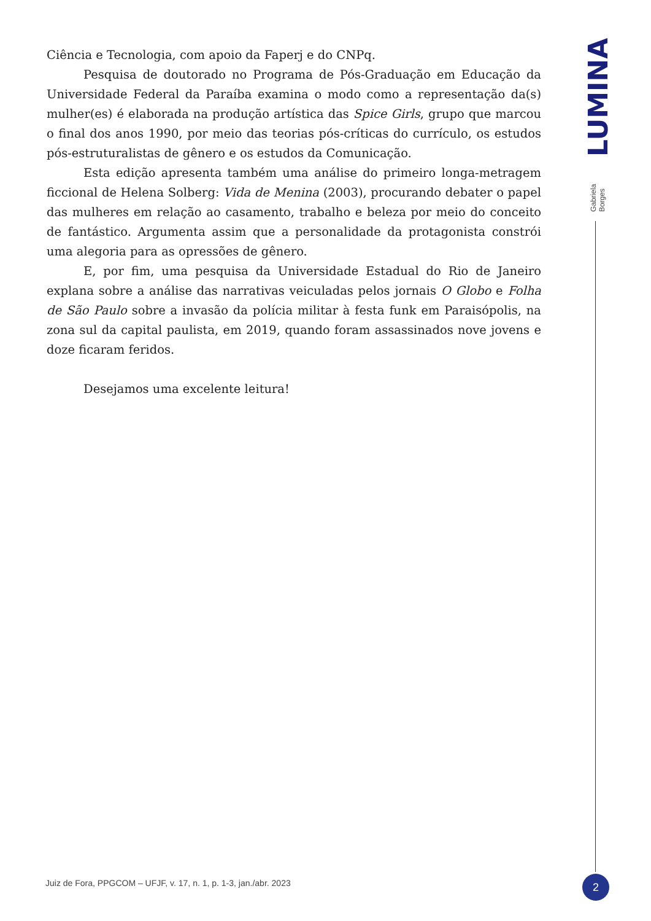Ciência e Tecnologia, com apoio da Faperj e do CNPq.
Pesquisa de doutorado no Programa de Pós-Graduação em Educação da Universidade Federal da Paraíba examina o modo como a representação da(s) mulher(es) é elaborada na produção artística das Spice Girls, grupo que marcou o final dos anos 1990, por meio das teorias pós-críticas do currículo, os estudos pós-estruturalistas de gênero e os estudos da Comunicação.
Esta edição apresenta também uma análise do primeiro longa-metragem ficcional de Helena Solberg: Vida de Menina (2003), procurando debater o papel das mulheres em relação ao casamento, trabalho e beleza por meio do conceito de fantástico. Argumenta assim que a personalidade da protagonista constrói uma alegoria para as opressões de gênero.
E, por fim, uma pesquisa da Universidade Estadual do Rio de Janeiro explana sobre a análise das narrativas veiculadas pelos jornais O Globo e Folha de São Paulo sobre a invasão da polícia militar à festa funk em Paraisópolis, na zona sul da capital paulista, em 2019, quando foram assassinados nove jovens e doze ficaram feridos.
Desejamos uma excelente leitura!
LUMINA
Gabriela Borges
Juiz de Fora, PPGCOM – UFJF, v. 17, n. 1, p. 1-3, jan./abr. 2023
2